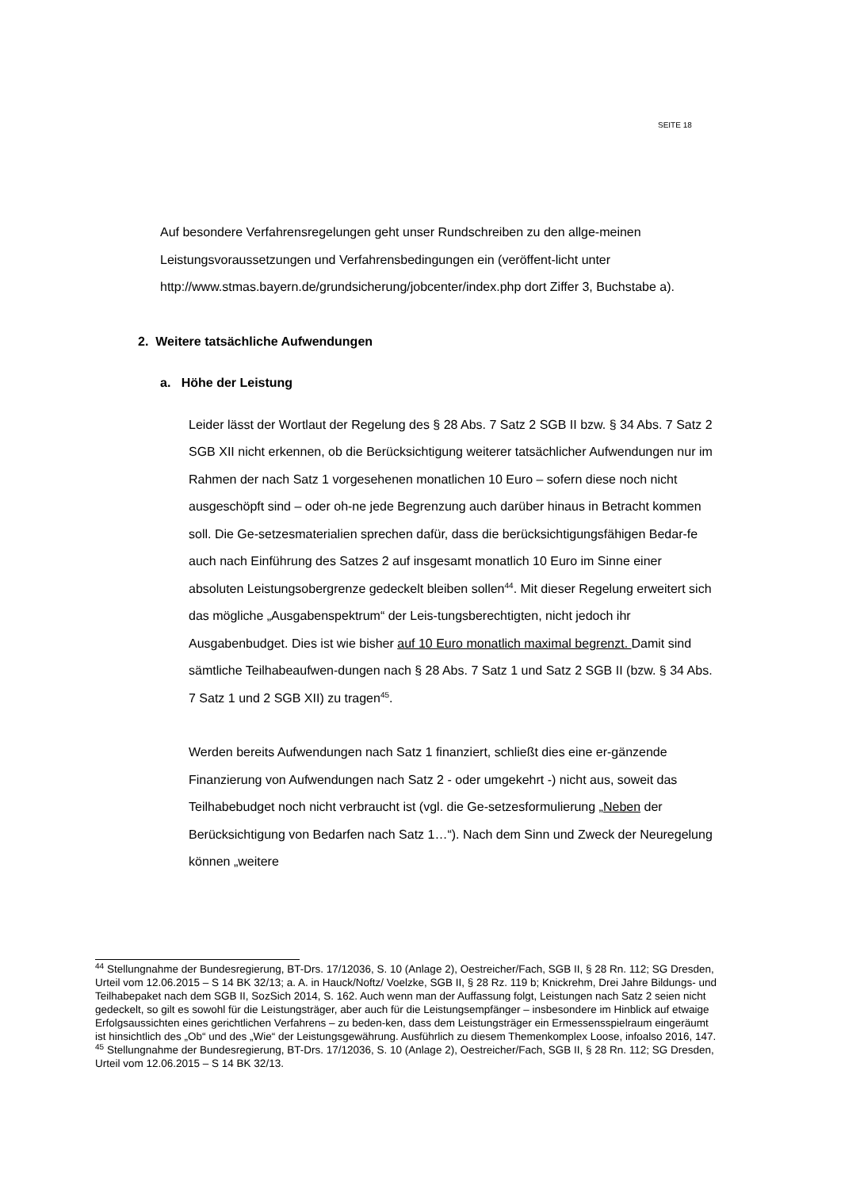SEITE 18
Auf besondere Verfahrensregelungen geht unser Rundschreiben zu den allge-meinen Leistungsvoraussetzungen und Verfahrensbedingungen ein (veröffent-licht unter http://www.stmas.bayern.de/grundsicherung/jobcenter/index.php dort Ziffer 3, Buchstabe a).
2. Weitere tatsächliche Aufwendungen
a. Höhe der Leistung
Leider lässt der Wortlaut der Regelung des § 28 Abs. 7 Satz 2 SGB II bzw. § 34 Abs. 7 Satz 2 SGB XII nicht erkennen, ob die Berücksichtigung weiterer tatsächlicher Aufwendungen nur im Rahmen der nach Satz 1 vorgesehenen monatlichen 10 Euro – sofern diese noch nicht ausgeschöpft sind – oder oh-ne jede Begrenzung auch darüber hinaus in Betracht kommen soll. Die Ge-setzesmaterialien sprechen dafür, dass die berücksichtigungsfähigen Bedar-fe auch nach Einführung des Satzes 2 auf insgesamt monatlich 10 Euro im Sinne einer absoluten Leistungsobergrenze gedeckelt bleiben sollen<sup>44</sup>. Mit dieser Regelung erweitert sich das mögliche „Ausgabenspektrum“ der Leis-tungsberechtigten, nicht jedoch ihr Ausgabenbudget. Dies ist wie bisher auf 10 Euro monatlich maximal begrenzt. Damit sind sämtliche Teilhabeaufwen-dungen nach § 28 Abs. 7 Satz 1 und Satz 2 SGB II (bzw. § 34 Abs. 7 Satz 1 und 2 SGB XII) zu tragen<sup>45</sup>.
Werden bereits Aufwendungen nach Satz 1 finanziert, schließt dies eine er-gänzende Finanzierung von Aufwendungen nach Satz 2 - oder umgekehrt -) nicht aus, soweit das Teilhabebudget noch nicht verbraucht ist (vgl. die Ge-setzesformulierung „Neben der Berücksichtigung von Bedarfen nach Satz 1…“). Nach dem Sinn und Zweck der Neuregelung können „weitere
<sup>44</sup> Stellungnahme der Bundesregierung, BT-Drs. 17/12036, S. 10 (Anlage 2), Oestreicher/Fach, SGB II, § 28 Rn. 112; SG Dresden, Urteil vom 12.06.2015 – S 14 BK 32/13; a. A. in Hauck/Noftz/ Voelzke, SGB II, § 28 Rz. 119 b; Knickrehm, Drei Jahre Bildungs- und Teilhabepaket nach dem SGB II, SozSich 2014, S. 162. Auch wenn man der Auffassung folgt, Leistungen nach Satz 2 seien nicht gedeckelt, so gilt es sowohl für die Leistungsträger, aber auch für die Leistungsempfänger – insbesondere im Hinblick auf etwaige Erfolgsaussichten eines gerichtlichen Verfahrens – zu beden-ken, dass dem Leistungsträger ein Ermessensspielraum eingeräumt ist hinsichtlich des „Ob“ und des „Wie“ der Leistungsgewährung. Ausführlich zu diesem Themenkomplex Loose, infoalso 2016, 147.
<sup>45</sup> Stellungnahme der Bundesregierung, BT-Drs. 17/12036, S. 10 (Anlage 2), Oestreicher/Fach, SGB II, § 28 Rn. 112; SG Dresden, Urteil vom 12.06.2015 – S 14 BK 32/13.